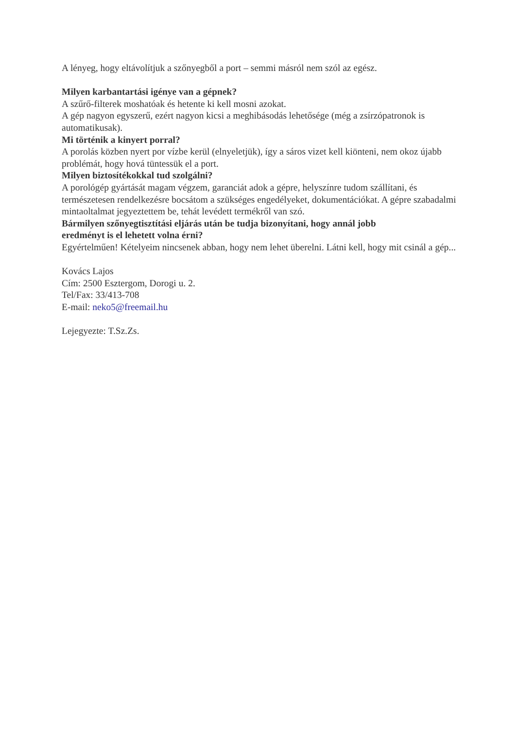A lényeg, hogy eltávolítjuk a szőnyegből a port – semmi másról nem szól az egész.
Milyen karbantartási igénye van a gépnek?
A szűrő-filterek moshatóak és hetente ki kell mosni azokat.
A gép nagyon egyszerű, ezért nagyon kicsi a meghibásodás lehetősége (még a zsírzópatronok is automatikusak).
Mi történik a kinyert porral?
A porolás közben nyert por vízbe kerül (elnyeletjük), így a sáros vizet kell kiönteni, nem okoz újabb problémát, hogy hová tüntessük el a port.
Milyen biztosítékokkal tud szolgálni?
A porológép gyártását magam végzem, garanciát adok a gépre, helyszínre tudom szállítani, és természetesen rendelkezésre bocsátom a szükséges engedélyeket, dokumentációkat. A gépre szabadalmi mintaoltalmat jegyeztettem be, tehát levédett termékről van szó.
Bármilyen szőnyegtisztítási eljárás után be tudja bizonyítani, hogy annál jobb
eredményt is el lehetett volna érni?
Egyértelműen! Kételyeim nincsenek abban, hogy nem lehet überelni. Látni kell, hogy mit csinál a gép...
Kovács Lajos
Cím: 2500 Esztergom, Dorogi u. 2.
Tel/Fax: 33/413-708
E-mail: neko5@freemail.hu
Lejegyezte: T.Sz.Zs.